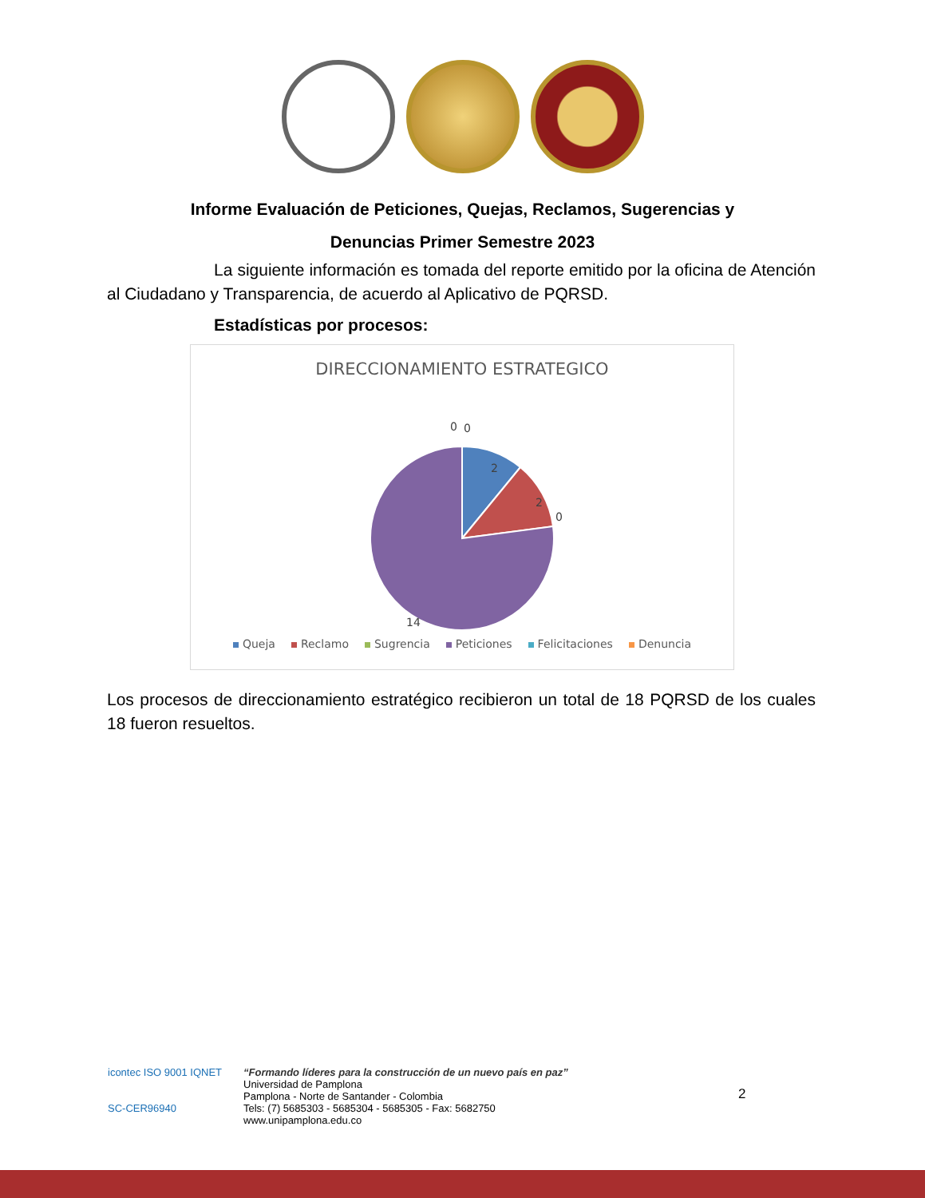Informe Evaluación de Peticiones, Quejas, Reclamos, Sugerencias y
Denuncias Primer Semestre 2023
La siguiente información es tomada del reporte emitido por la oficina de Atención al Ciudadano y Transparencia, de acuerdo al Aplicativo de PQRSD.
Estadísticas por procesos:
DIRECCIONAMIENTO ESTRATEGICO
0
0
2
2
0
14
Queja Reclamo Sugrencia Peticiones Felicitaciones Denuncia
Los procesos de direccionamiento estratégico recibieron un total de 18 PQRSD de los cuales 18 fueron resueltos.
icontec ISO 9001 IQNET
SC-CER96940
“Formando líderes para la construcción de un nuevo país en paz”
Universidad de Pamplona
Pamplona - Norte de Santander - Colombia
Tels: (7) 5685303 - 5685304 - 5685305 - Fax: 5682750
www.unipamplona.edu.co
2